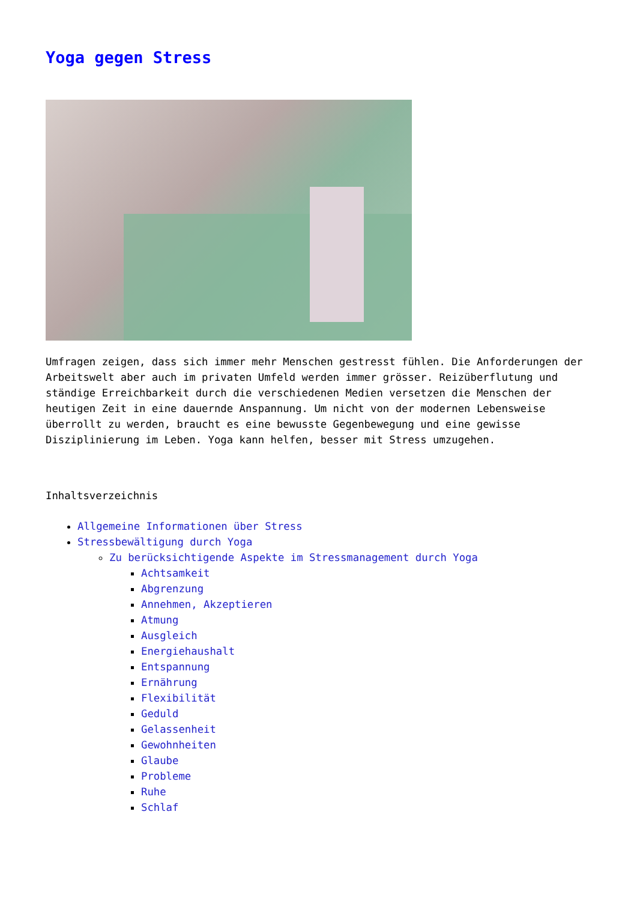Yoga gegen Stress
Umfragen zeigen, dass sich immer mehr Menschen gestresst fühlen. Die Anforderungen der Arbeitswelt aber auch im privaten Umfeld werden immer grösser. Reizüberflutung und ständige Erreichbarkeit durch die verschiedenen Medien versetzen die Menschen der heutigen Zeit in eine dauernde Anspannung. Um nicht von der modernen Lebensweise überrollt zu werden, braucht es eine bewusste Gegenbewegung und eine gewisse Disziplinierung im Leben. Yoga kann helfen, besser mit Stress umzugehen.
Inhaltsverzeichnis
Allgemeine Informationen über Stress
Stressbewältigung durch Yoga
Zu berücksichtigende Aspekte im Stressmanagement durch Yoga
Achtsamkeit
Abgrenzung
Annehmen, Akzeptieren
Atmung
Ausgleich
Energiehaushalt
Entspannung
Ernährung
Flexibilität
Geduld
Gelassenheit
Gewohnheiten
Glaube
Probleme
Ruhe
Schlaf